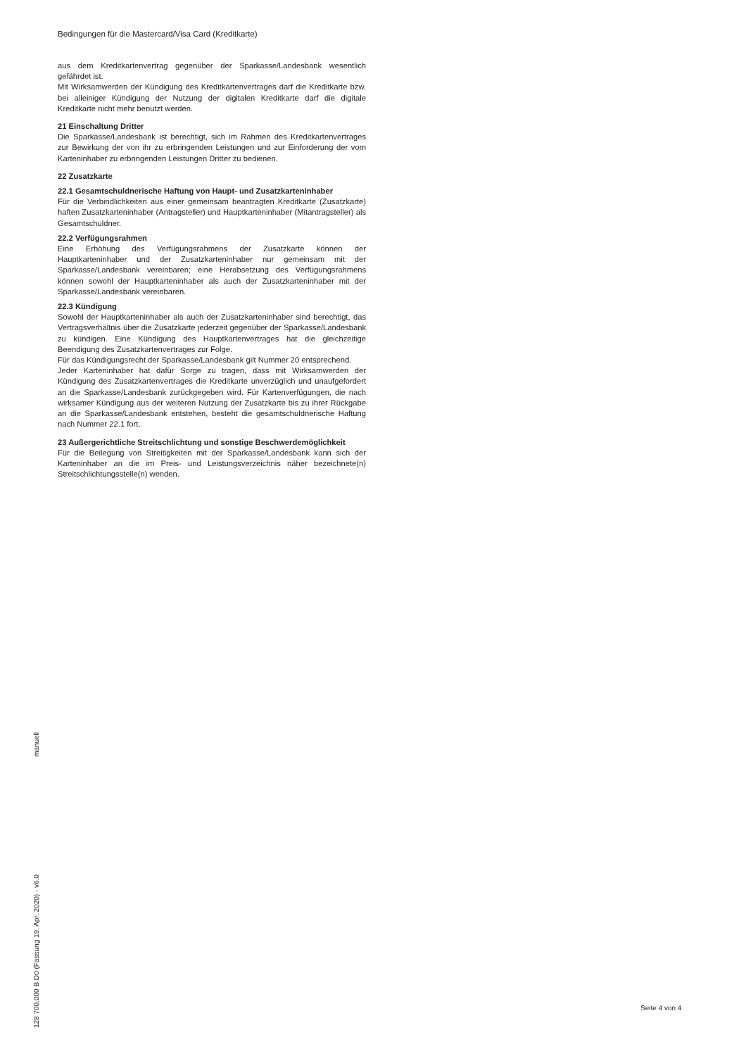Bedingungen für die Mastercard/Visa Card (Kreditkarte)
aus dem Kreditkartenvertrag gegenüber der Sparkasse/Landesbank wesentlich gefährdet ist.
Mit Wirksamwerden der Kündigung des Kreditkartenvertrages darf die Kreditkarte bzw. bei alleiniger Kündigung der Nutzung der digitalen Kreditkarte darf die digitale Kreditkarte nicht mehr benutzt werden.
21 Einschaltung Dritter
Die Sparkasse/Landesbank ist berechtigt, sich im Rahmen des Kreditkartenvertrages zur Bewirkung der von ihr zu erbringenden Leistungen und zur Einforderung der vom Karteninhaber zu erbringenden Leistungen Dritter zu bedienen.
22 Zusatzkarte
22.1 Gesamtschuldnerische Haftung von Haupt- und Zusatzkarteninhaber
Für die Verbindlichkeiten aus einer gemeinsam beantragten Kreditkarte (Zusatzkarte) haften Zusatzkarteninhaber (Antragsteller) und Hauptkarteninhaber (Mitantragsteller) als Gesamtschuldner.
22.2 Verfügungsrahmen
Eine Erhöhung des Verfügungsrahmens der Zusatzkarte können der Hauptkarteninhaber und der Zusatzkarteninhaber nur gemeinsam mit der Sparkasse/Landesbank vereinbaren; eine Herabsetzung des Verfügungsrahmens können sowohl der Hauptkarteninhaber als auch der Zusatzkarteninhaber mit der Sparkasse/Landesbank vereinbaren.
22.3 Kündigung
Sowohl der Hauptkarteninhaber als auch der Zusatzkarteninhaber sind berechtigt, das Vertragsverhältnis über die Zusatzkarte jederzeit gegenüber der Sparkasse/Landesbank zu kündigen. Eine Kündigung des Hauptkartenvertrages hat die gleichzeitige Beendigung des Zusatzkartenvertrages zur Folge.
Für das Kündigungsrecht der Sparkasse/Landesbank gilt Nummer 20 entsprechend.
Jeder Karteninhaber hat dafür Sorge zu tragen, dass mit Wirksamwerden der Kündigung des Zusatzkartenvertrages die Kreditkarte unverzüglich und unaufgefordert an die Sparkasse/Landesbank zurückgegeben wird. Für Kartenverfügungen, die nach wirksamer Kündigung aus der weiteren Nutzung der Zusatzkarte bis zu ihrer Rückgabe an die Sparkasse/Landesbank entstehen, besteht die gesamtschuldnerische Haftung nach Nummer 22.1 fort.
23 Außergerichtliche Streitschlichtung und sonstige Beschwerdemöglichkeit
Für die Beilegung von Streitigkeiten mit der Sparkasse/Landesbank kann sich der Karteninhaber an die im Preis- und Leistungsverzeichnis näher bezeichnete(n) Streitschlichtungsstelle(n) wenden.
manuell
128 700.000 B D0 (Fassung 19. Apr. 2020) - v6.0
Seite 4 von 4